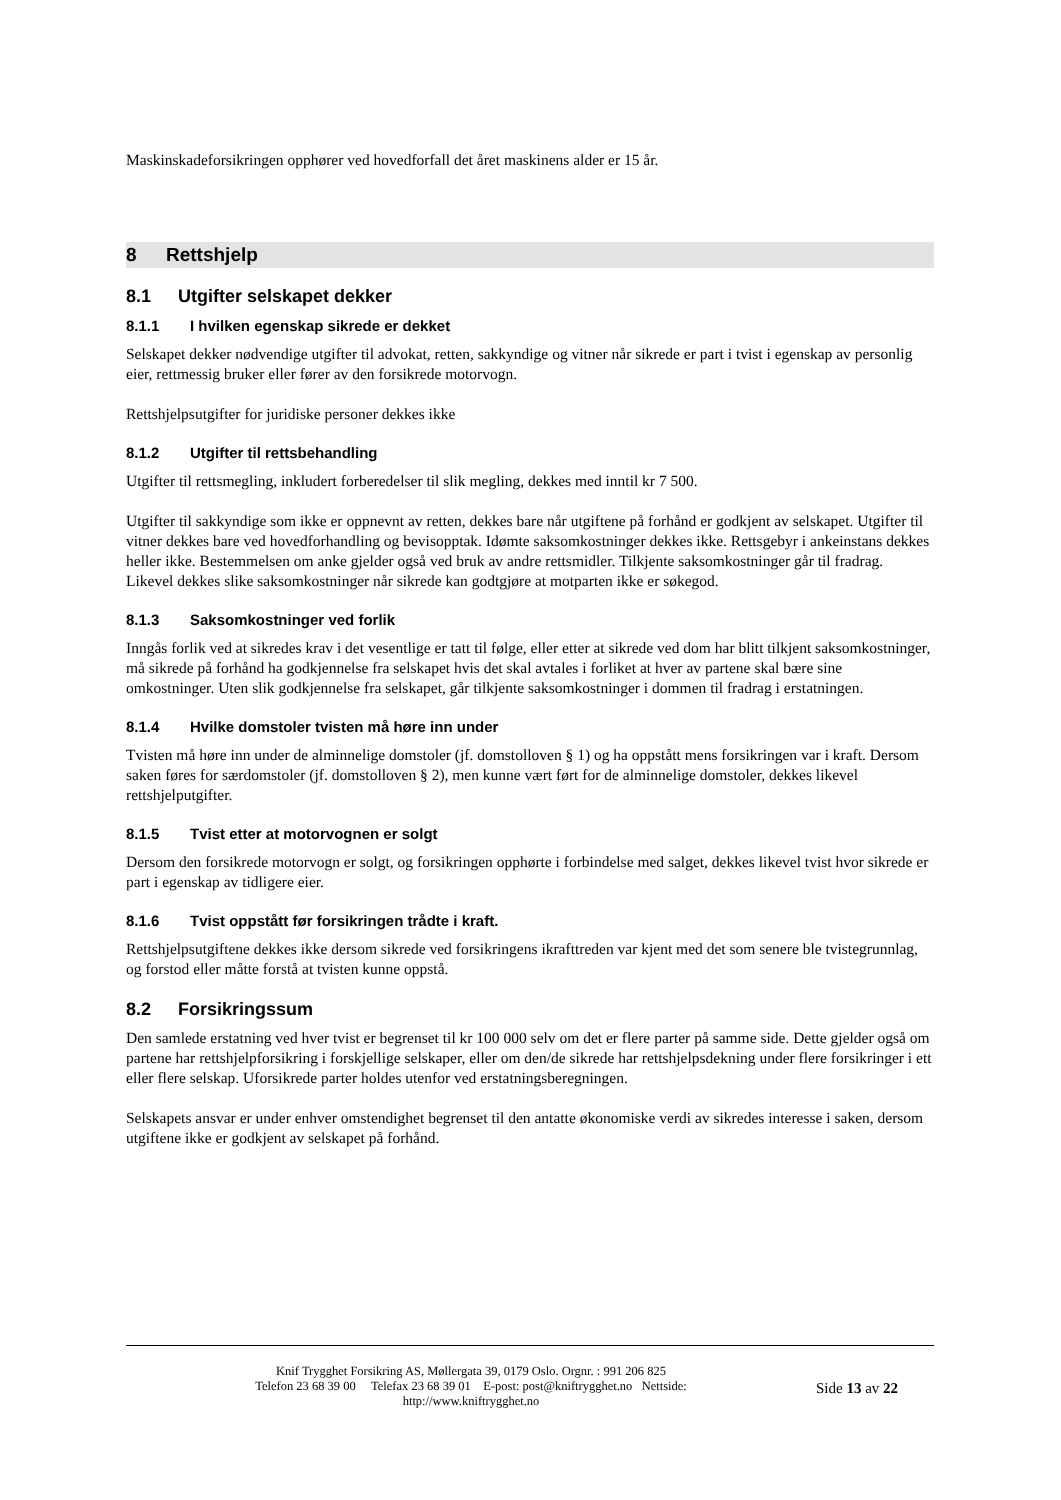Maskinskadeforsikringen opphører ved hovedforfall det året maskinens alder er 15 år.
8 Rettshjelp
8.1 Utgifter selskapet dekker
8.1.1 I hvilken egenskap sikrede er dekket
Selskapet dekker nødvendige utgifter til advokat, retten, sakkyndige og vitner når sikrede er part i tvist i egenskap av personlig eier, rettmessig bruker eller fører av den forsikrede motorvogn.
Rettshjelpsutgifter for juridiske personer dekkes ikke
8.1.2 Utgifter til rettsbehandling
Utgifter til rettsmegling, inkludert forberedelser til slik megling, dekkes med inntil kr 7 500.
Utgifter til sakkyndige som ikke er oppnevnt av retten, dekkes bare når utgiftene på forhånd er godkjent av selskapet. Utgifter til vitner dekkes bare ved hovedforhandling og bevisopptak. Idømte saksomkostninger dekkes ikke. Rettsgebyr i ankeinstans dekkes heller ikke. Bestemmelsen om anke gjelder også ved bruk av andre rettsmidler. Tilkjente saksomkostninger går til fradrag. Likevel dekkes slike saksomkostninger når sikrede kan godtgjøre at motparten ikke er søkegod.
8.1.3 Saksomkostninger ved forlik
Inngås forlik ved at sikredes krav i det vesentlige er tatt til følge, eller etter at sikrede ved dom har blitt tilkjent saksomkostninger, må sikrede på forhånd ha godkjennelse fra selskapet hvis det skal avtales i forliket at hver av partene skal bære sine omkostninger. Uten slik godkjennelse fra selskapet, går tilkjente saksomkostninger i dommen til fradrag i erstatningen.
8.1.4 Hvilke domstoler tvisten må høre inn under
Tvisten må høre inn under de alminnelige domstoler (jf. domstolloven § 1) og ha oppstått mens forsikringen var i kraft. Dersom saken føres for særdomstoler (jf. domstolloven § 2), men kunne vært ført for de alminnelige domstoler, dekkes likevel rettshjelputgifter.
8.1.5 Tvist etter at motorvognen er solgt
Dersom den forsikrede motorvogn er solgt, og forsikringen opphørte i forbindelse med salget, dekkes likevel tvist hvor sikrede er part i egenskap av tidligere eier.
8.1.6 Tvist oppstått før forsikringen trådte i kraft.
Rettshjelpsutgiftene dekkes ikke dersom sikrede ved forsikringens ikrafttreden var kjent med det som senere ble tvistegrunnlag, og forstod eller måtte forstå at tvisten kunne oppstå.
8.2 Forsikringssum
Den samlede erstatning ved hver tvist er begrenset til kr 100 000 selv om det er flere parter på samme side. Dette gjelder også om partene har rettshjelpforsikring i forskjellige selskaper, eller om den/de sikrede har rettshjelpsdekning under flere forsikringer i ett eller flere selskap. Uforsikrede parter holdes utenfor ved erstatningsberegningen.
Selskapets ansvar er under enhver omstendighet begrenset til den antatte økonomiske verdi av sikredes interesse i saken, dersom utgiftene ikke er godkjent av selskapet på forhånd.
Knif Trygghet Forsikring AS, Møllergata 39, 0179 Oslo. Orgnr. : 991 206 825
Telefon 23 68 39 00 Telefax 23 68 39 01 E-post: post@kniftrygghet.no Nettside:
http://www.kniftrygghet.no
Side 13 av 22